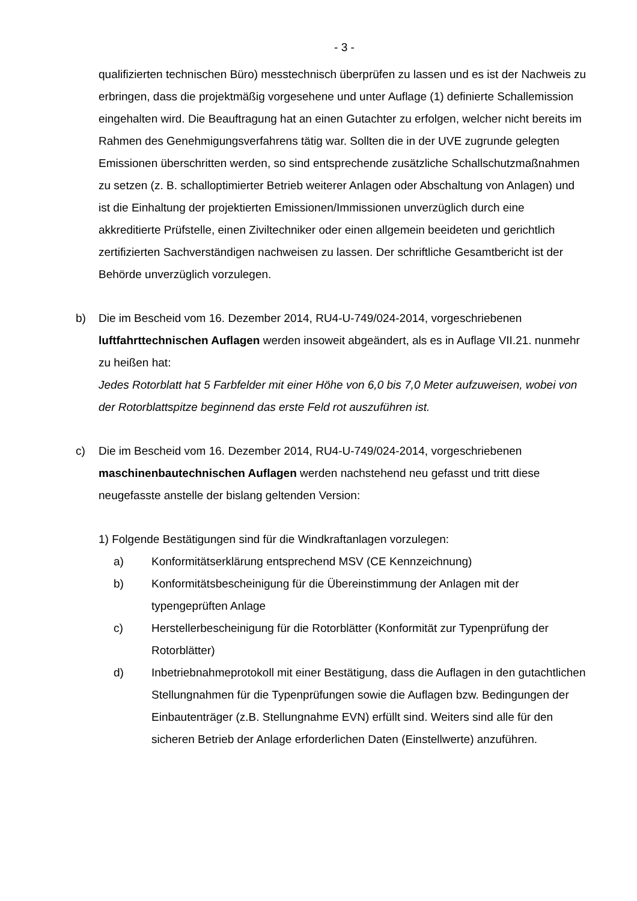- 3 -
qualifizierten technischen Büro) messtechnisch überprüfen zu lassen und es ist der Nachweis zu erbringen, dass die projektmäßig vorgesehene und unter Auflage (1) definierte Schallemission eingehalten wird. Die Beauftragung hat an einen Gutachter zu erfolgen, welcher nicht bereits im Rahmen des Genehmigungsverfahrens tätig war. Sollten die in der UVE zugrunde gelegten Emissionen überschritten werden, so sind entsprechende zusätzliche Schallschutzmaßnahmen zu setzen (z. B. schalloptimierter Betrieb weiterer Anlagen oder Abschaltung von Anlagen) und ist die Einhaltung der projektierten Emissionen/Immissionen unverzüglich durch eine akkreditierte Prüfstelle, einen Ziviltechniker oder einen allgemein beeideten und gerichtlich zertifizierten Sachverständigen nachweisen zu lassen. Der schriftliche Gesamtbericht ist der Behörde unverzüglich vorzulegen.
b) Die im Bescheid vom 16. Dezember 2014, RU4-U-749/024-2014, vorgeschriebenen luftfahrttechnischen Auflagen werden insoweit abgeändert, als es in Auflage VII.21. nunmehr zu heißen hat:
Jedes Rotorblatt hat 5 Farbfelder mit einer Höhe von 6,0 bis 7,0 Meter aufzuweisen, wobei von der Rotorblattspitze beginnend das erste Feld rot auszuführen ist.
c) Die im Bescheid vom 16. Dezember 2014, RU4-U-749/024-2014, vorgeschriebenen maschinenbautechnischen Auflagen werden nachstehend neu gefasst und tritt diese neugefasste anstelle der bislang geltenden Version:
1) Folgende Bestätigungen sind für die Windkraftanlagen vorzulegen:
a) Konformitätserklärung entsprechend MSV (CE Kennzeichnung)
b) Konformitätsbescheinigung für die Übereinstimmung der Anlagen mit der typengeprüften Anlage
c) Herstellerbescheinigung für die Rotorblätter (Konformität zur Typenprüfung der Rotorblätter)
d) Inbetriebnahmeprotokoll mit einer Bestätigung, dass die Auflagen in den gutachtlichen Stellungnahmen für die Typenprüfungen sowie die Auflagen bzw. Bedingungen der Einbautenträger (z.B. Stellungnahme EVN) erfüllt sind. Weiters sind alle für den sicheren Betrieb der Anlage erforderlichen Daten (Einstellwerte) anzuführen.